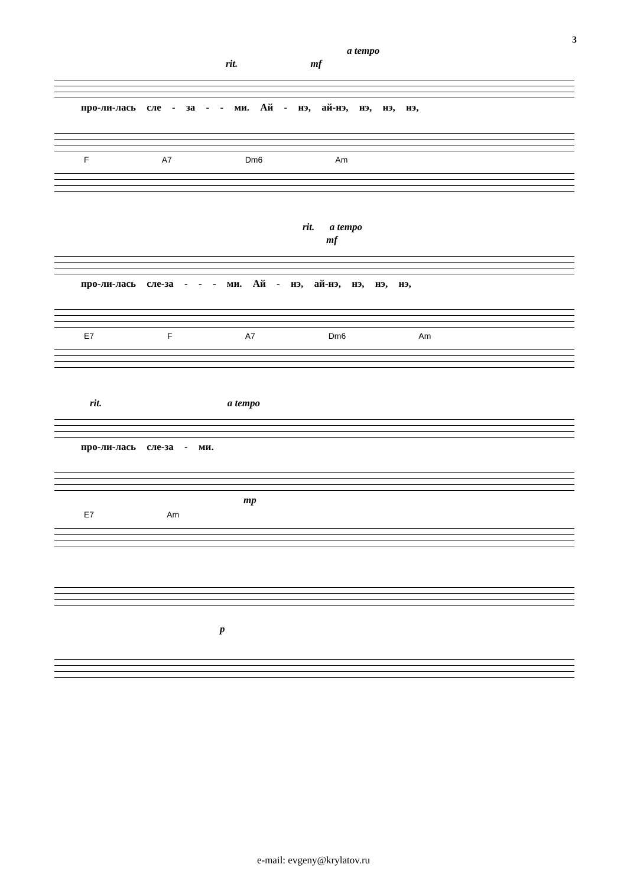3
a tempo
rit. mf
про-ли-лась сле - за - - ми. Ай - нэ, ай-нэ, нэ, нэ, нэ,
F A7 Dm6 Am
rit. a tempo
mf
про-ли-лась сле-за - - - ми. Ай - нэ, ай-нэ, нэ, нэ, нэ,
E7 F A7 Dm6 Am
rit. a tempo
про-ли-лась сле-за - ми.
mp
E7 Am
p
e-mail: evgeny@krylatov.ru